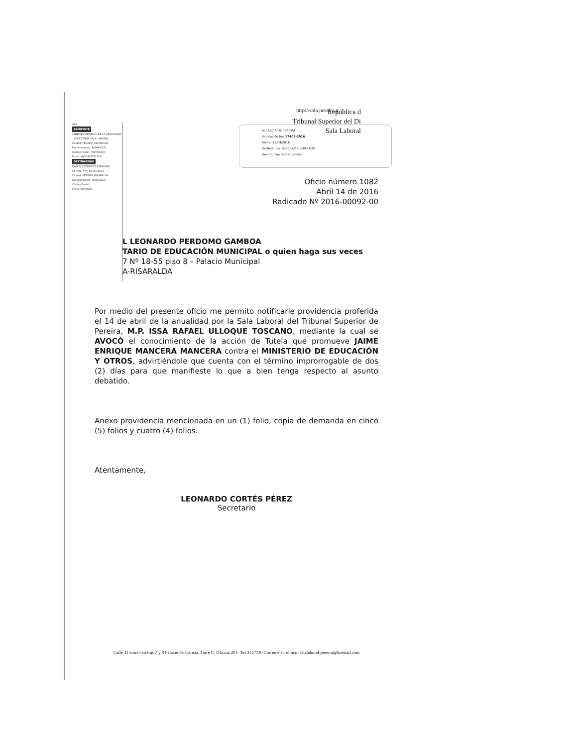http://sala.pereira.g
República d
Tribunal Superior del Di
Sala Laboral
ALCALDIA DE PEREIRA
Radicación No: 17403-2016
Fecha: 15/04/2016
Recibido por: JOSE OVER BUITRAGO
Destino: Secretaria Juridica
472
REMITENTE
CONSEJO SUPERIOR DE LA JUDICATURA - SECRETARIA SALA LABORAL
Ciudad: PEREIRA_RISARALDA
Departamento: RISARALDA
Código Postal: 660003244
Envío: YN554185213CO
DESTINATARIO
DANIEL LEONARDO PERDOMO
Carrera 7 Nº 18-55 piso 8
Ciudad: PEREIRA_RISARALDA
Departamento: RISARALDA
Código Postal:
Fecha Admisión:
Oficio número 1082
Abril 14 de 2016
Radicado Nº 2016-00092-00
L LEONARDO PERDOMO GAMBOA
TARIO DE EDUCACIÓN MUNICIPAL o quien haga sus veces
7 Nº 18-55 piso 8 – Palacio Municipal
A-RISARALDA
Por medio del presente oficio me permito notificarle providencia proferida el 14 de abril de la anualidad por la Sala Laboral del Tribunal Superior de Pereira, M.P. ISSA RAFAEL ULLOQUE TOSCANO, mediante la cual se AVOCÓ el conocimiento de la acción de Tutela que promueve JAIME ENRIQUE MANCERA MANCERA contra el MINISTERIO DE EDUCACIÓN Y OTROS, advirtiéndole que cuenta con el término improrrogable de dos (2) días para que manifieste lo que a bien tenga respecto al asunto debatido.
Anexo providencia mencionada en un (1) folio, copia de demanda en cinco (5) folios y cuatro (4) folios.
Atentamente,
LEONARDO CORTÉS PÉREZ
Secretario
Calle 41 entre carreras 7 y 8 Palacio de Justicia, Torre C, Oficina 201- Tel:3147730 Correo electrónico: salalaboral-pereira@hotmail.com